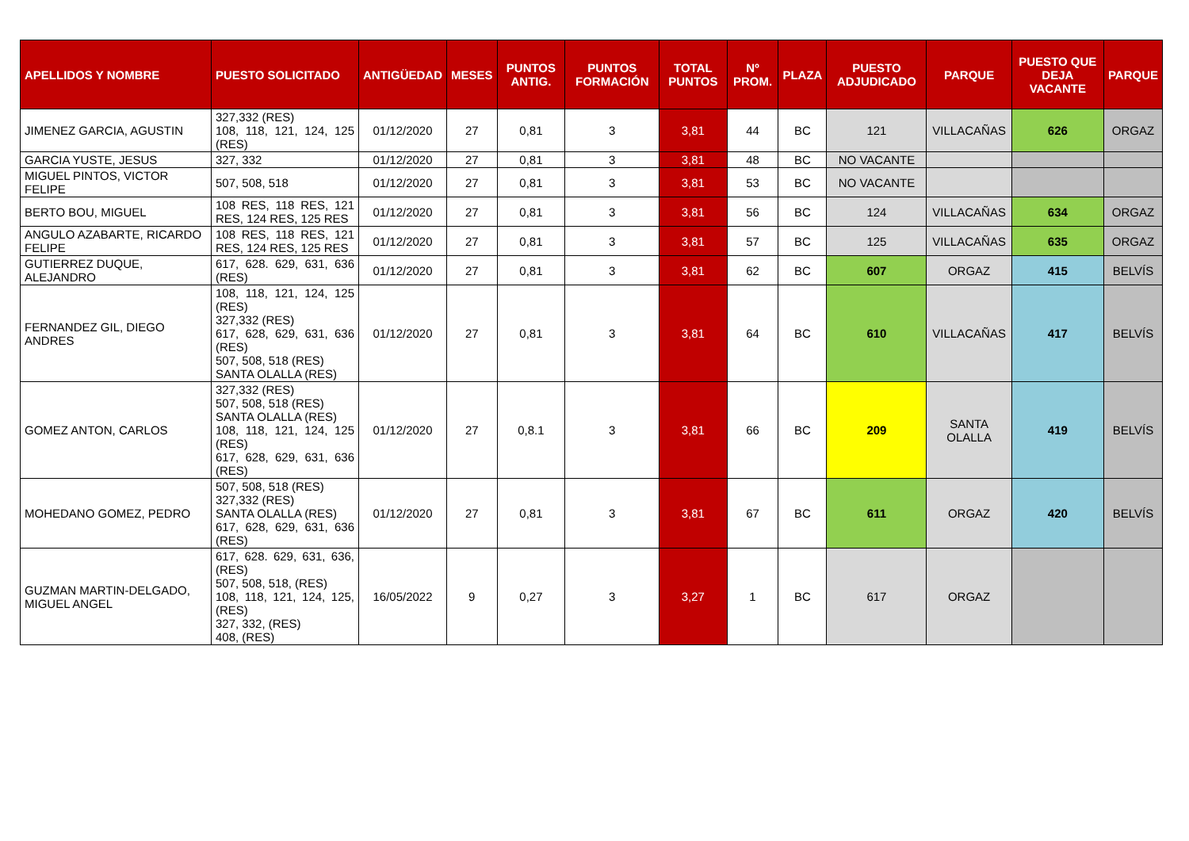| APELLIDOS Y NOMBRE | PUESTO SOLICITADO | ANTIGÜEDAD | MESES | PUNTOS ANTIG. | PUNTOS FORMACIÓN | TOTAL PUNTOS | Nº PROM. | PLAZA | PUESTO ADJUDICADO | PARQUE | PUESTO QUE DEJA VACANTE | PARQUE |
| --- | --- | --- | --- | --- | --- | --- | --- | --- | --- | --- | --- | --- |
| JIMENEZ GARCIA, AGUSTIN | 327,332 (RES) 108, 118, 121, 124, 125 (RES) | 01/12/2020 | 27 | 0,81 | 3 | 3,81 | 44 | BC | 121 | VILLACAÑAS | 626 | ORGAZ |
| GARCIA YUSTE, JESUS | 327, 332 | 01/12/2020 | 27 | 0,81 | 3 | 3,81 | 48 | BC | NO VACANTE | | | |
| MIGUEL PINTOS, VICTOR FELIPE | 507, 508, 518 | 01/12/2020 | 27 | 0,81 | 3 | 3,81 | 53 | BC | NO VACANTE | | | |
| BERTO BOU, MIGUEL | 108 RES, 118 RES, 121 RES, 124 RES, 125 RES | 01/12/2020 | 27 | 0,81 | 3 | 3,81 | 56 | BC | 124 | VILLACAÑAS | 634 | ORGAZ |
| ANGULO AZABARTE, RICARDO FELIPE | 108 RES, 118 RES, 121 RES, 124 RES, 125 RES | 01/12/2020 | 27 | 0,81 | 3 | 3,81 | 57 | BC | 125 | VILLACAÑAS | 635 | ORGAZ |
| GUTIERREZ DUQUE, ALEJANDRO | 617, 628. 629, 631, 636 (RES) | 01/12/2020 | 27 | 0,81 | 3 | 3,81 | 62 | BC | 607 | ORGAZ | 415 | BELVÍS |
| FERNANDEZ GIL, DIEGO ANDRES | 108, 118, 121, 124, 125 (RES) 327,332 (RES) 617, 628, 629, 631, 636 (RES) 507, 508, 518 (RES) SANTA OLALLA (RES) | 01/12/2020 | 27 | 0,81 | 3 | 3,81 | 64 | BC | 610 | VILLACAÑAS | 417 | BELVÍS |
| GOMEZ ANTON, CARLOS | 327,332 (RES) 507, 508, 518 (RES) SANTA OLALLA (RES) 108, 118, 121, 124, 125 (RES) 617, 628, 629, 631, 636 (RES) | 01/12/2020 | 27 | 0,8.1 | 3 | 3,81 | 66 | BC | 209 | SANTA OLALLA | 419 | BELVÍS |
| MOHEDANO GOMEZ, PEDRO | 507, 508, 518 (RES) 327,332 (RES) SANTA OLALLA (RES) 617, 628, 629, 631, 636 (RES) | 01/12/2020 | 27 | 0,81 | 3 | 3,81 | 67 | BC | 611 | ORGAZ | 420 | BELVÍS |
| GUZMAN MARTIN-DELGADO, MIGUEL ANGEL | 617, 628. 629, 631, 636, (RES) 507, 508, 518, (RES) 108, 118, 121, 124, 125, (RES) 327, 332, (RES) 408, (RES) | 16/05/2022 | 9 | 0,27 | 3 | 3,27 | 1 | BC | 617 | ORGAZ | | |